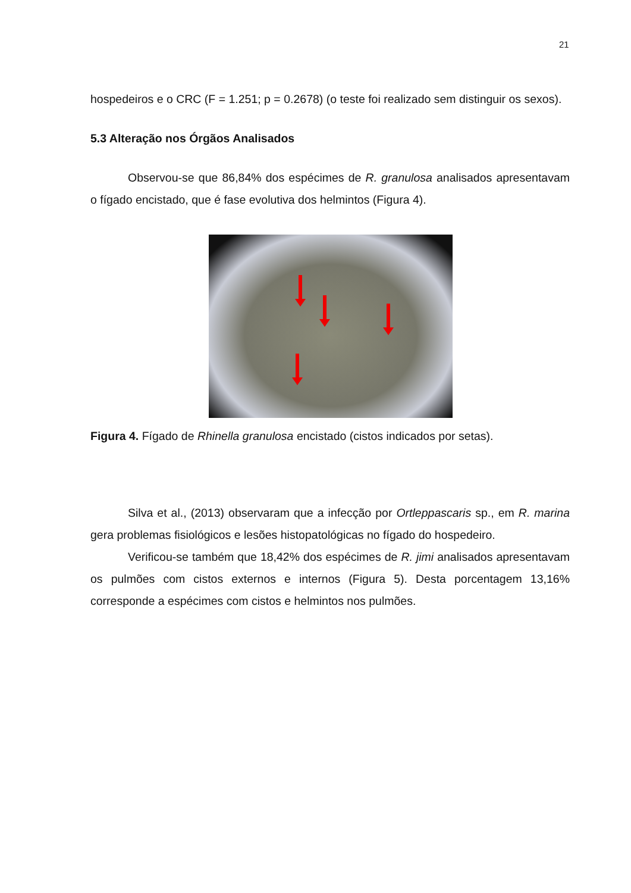21
hospedeiros e o CRC (F = 1.251; p = 0.2678) (o teste foi realizado sem distinguir os sexos).
5.3 Alteração nos Órgãos Analisados
Observou-se que 86,84% dos espécimes de R. granulosa analisados apresentavam o fígado encistado, que é fase evolutiva dos helmintos (Figura 4).
Figura 4. Fígado de Rhinella granulosa encistado (cistos indicados por setas).
Silva et al., (2013) observaram que a infecção por Ortleppascaris sp., em R. marina gera problemas fisiológicos e lesões histopatológicas no fígado do hospedeiro.
Verificou-se também que 18,42% dos espécimes de R. jimi analisados apresentavam os pulmões com cistos externos e internos (Figura 5). Desta porcentagem 13,16% corresponde a espécimes com cistos e helmintos nos pulmões.